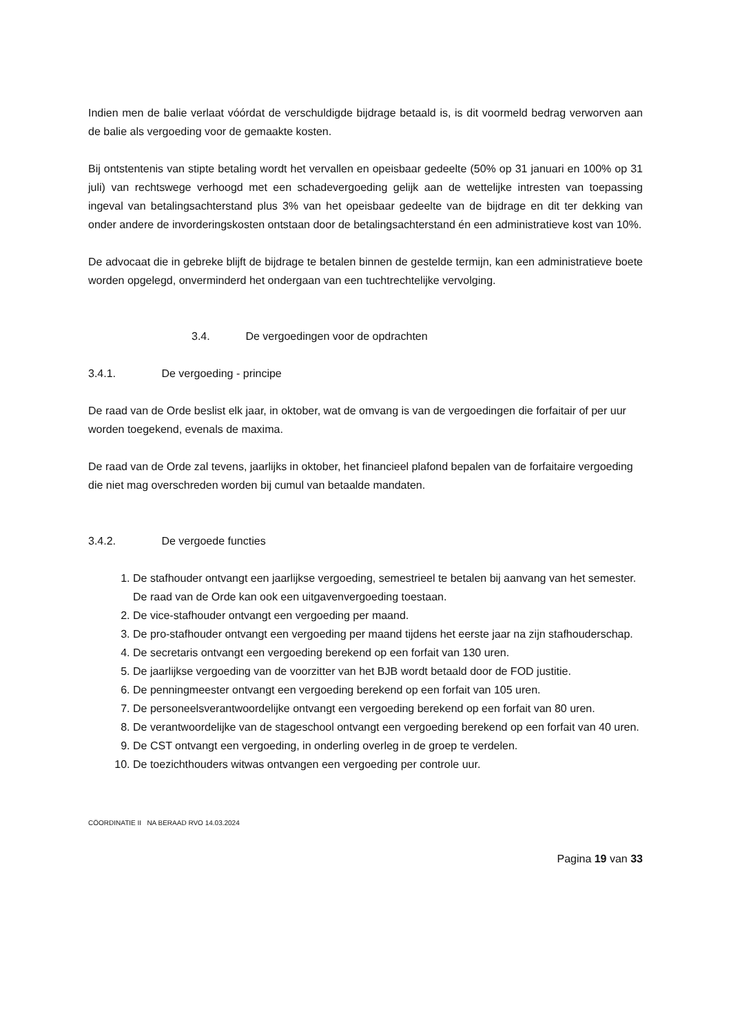Indien men de balie verlaat vóórdat de verschuldigde bijdrage betaald is, is dit voormeld bedrag verworven aan de balie als vergoeding voor de gemaakte kosten.
Bij ontstentenis van stipte betaling wordt het vervallen en opeisbaar gedeelte (50% op 31 januari en 100% op 31 juli) van rechtswege verhoogd met een schadevergoeding gelijk aan de wettelijke intresten van toepassing ingeval van betalingsachterstand plus 3% van het opeisbaar gedeelte van de bijdrage en dit ter dekking van onder andere de invorderingskosten ontstaan door de betalingsachterstand én een administratieve kost van 10%.
De advocaat die in gebreke blijft de bijdrage te betalen binnen de gestelde termijn, kan een administratieve boete worden opgelegd, onverminderd het ondergaan van een tuchtrechtelijke vervolging.
3.4. De vergoedingen voor de opdrachten
3.4.1. De vergoeding - principe
De raad van de Orde beslist elk jaar, in oktober, wat de omvang is van de vergoedingen die forfaitair of per uur worden toegekend, evenals de maxima.
De raad van de Orde zal tevens, jaarlijks in oktober, het financieel plafond bepalen van de forfaitaire vergoeding die niet mag overschreden worden bij cumul van betaalde mandaten.
3.4.2. De vergoede functies
1. De stafhouder ontvangt een jaarlijkse vergoeding, semestrieel te betalen bij aanvang van het semester. De raad van de Orde kan ook een uitgavenvergoeding toestaan.
2. De vice-stafhouder ontvangt een vergoeding per maand.
3. De pro-stafhouder ontvangt een vergoeding per maand tijdens het eerste jaar na zijn stafhouderschap.
4. De secretaris ontvangt een vergoeding berekend op een forfait van 130 uren.
5. De jaarlijkse vergoeding van de voorzitter van het BJB wordt betaald door de FOD justitie.
6. De penningmeester ontvangt een vergoeding berekend op een forfait van 105 uren.
7. De personeelsverantwoordelijke ontvangt een vergoeding berekend op een forfait van 80 uren.
8. De verantwoordelijke van de stageschool ontvangt een vergoeding berekend op een forfait van 40 uren.
9. De CST ontvangt een vergoeding, in onderling overleg in de groep te verdelen.
10. De toezichthouders witwas ontvangen een vergoeding per controle uur.
CÖORDINATIE II NA BERAAD RVO 14.03.2024
Pagina 19 van 33